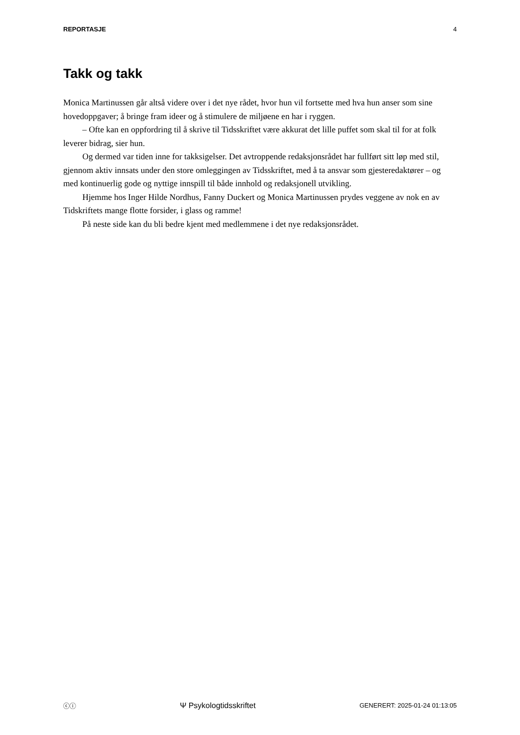REPORTASJE 4
Takk og takk
Monica Martinussen går altså videre over i det nye rådet, hvor hun vil fortsette med hva hun anser som sine hovedoppgaver; å bringe fram ideer og å stimulere de miljøene en har i ryggen.
– Ofte kan en oppfordring til å skrive til Tidsskriftet være akkurat det lille puffet som skal til for at folk leverer bidrag, sier hun.
Og dermed var tiden inne for takksigelser. Det avtroppende redaksjonsrådet har fullført sitt løp med stil, gjennom aktiv innsats under den store omleggingen av Tidsskriftet, med å ta ansvar som gjesteredaktører – og med kontinuerlig gode og nyttige innspill til både innhold og redaksjonell utvikling.
Hjemme hos Inger Hilde Nordhus, Fanny Duckert og Monica Martinussen prydes veggene av nok en av Tidskriftets mange flotte forsider, i glass og ramme!
På neste side kan du bli bedre kjent med medlemmene i det nye redaksjonsrådet.
ⓒⓘ Ψ Psykologtidsskriftet GENERERT: 2025-01-24 01:13:05